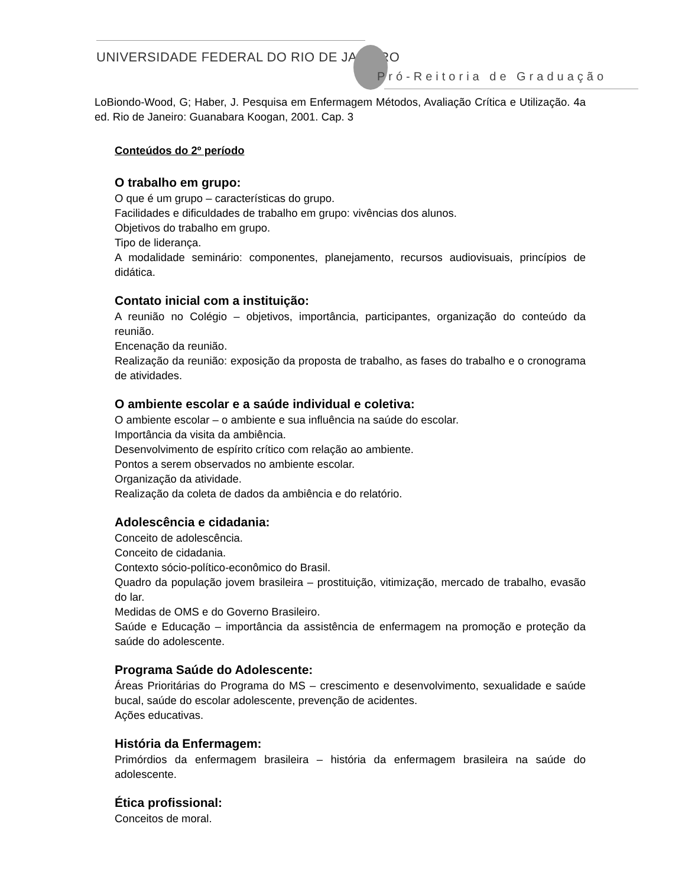UNIVERSIDADE FEDERAL DO RIO DE JANEIRO
Pró-Reitoria de Graduação
LoBiondo-Wood, G; Haber, J. Pesquisa em Enfermagem Métodos, Avaliação Crítica e Utilização. 4a ed. Rio de Janeiro: Guanabara Koogan, 2001. Cap. 3
Conteúdos do 2º período
O trabalho em grupo:
O que é um grupo – características do grupo.
Facilidades e dificuldades de trabalho em grupo: vivências dos alunos.
Objetivos do trabalho em grupo.
Tipo de liderança.
A modalidade seminário: componentes, planejamento, recursos audiovisuais, princípios de didática.
Contato inicial com a instituição:
A reunião no Colégio – objetivos, importância, participantes, organização do conteúdo da reunião.
Encenação da reunião.
Realização da reunião: exposição da proposta de trabalho, as fases do trabalho e o cronograma de atividades.
O ambiente escolar e a saúde individual e coletiva:
O ambiente escolar – o ambiente e sua influência na saúde do escolar.
Importância da visita da ambiência.
Desenvolvimento de espírito crítico com relação ao ambiente.
Pontos a serem observados no ambiente escolar.
Organização da atividade.
Realização da coleta de dados da ambiência e do relatório.
Adolescência e cidadania:
Conceito de adolescência.
Conceito de cidadania.
Contexto sócio-político-econômico do Brasil.
Quadro da população jovem brasileira – prostituição, vitimização, mercado de trabalho, evasão do lar.
Medidas de OMS e do Governo Brasileiro.
Saúde e Educação – importância da assistência de enfermagem na promoção e proteção da saúde do adolescente.
Programa Saúde do Adolescente:
Áreas Prioritárias do Programa do MS – crescimento e desenvolvimento, sexualidade e saúde bucal, saúde do escolar adolescente, prevenção de acidentes.
Ações educativas.
História da Enfermagem:
Primórdios da enfermagem brasileira – história da enfermagem brasileira na saúde do adolescente.
Ética profissional:
Conceitos de moral.